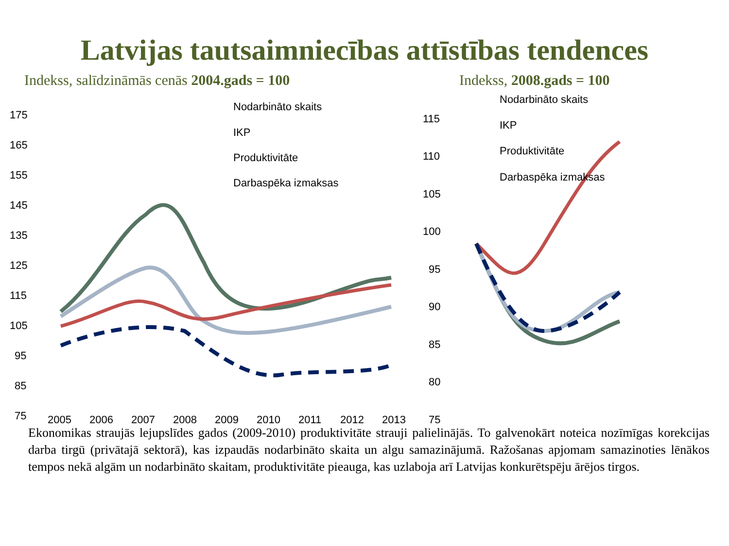Latvijas tautsaimniecības attīstības tendences
Indekss, salīdzināmās cenās 2004.gads = 100 Indekss, 2008.gads = 100
175
165
155
145
135
125
115
105
95
85
75
Nodarbināto skaits
IKP
Produktivitāte
Darbaspēka izmaksas
2005
2006
2007
2008
2009
2010
2011
2012
2013
115
110
105
100
95
90
85
80
75
Nodarbināto skaits
IKP
Produktivitāte
Darbaspēka izmaksas
Ekonomikas straujās lejupslīdes gados (2009-2010) produktivitāte strauji palielinājās. To galvenokārt noteica nozīmīgas korekcijas darba tirgū (privātajā sektorā), kas izpaudās nodarbināto skaita un algu samazinājumā. Ražošanas apjomam samazinoties lēnākos tempos nekā algām un nodarbināto skaitam, produktivitāte pieauga, kas uzlaboja arī Latvijas konkurētspēju ārējos tirgos.